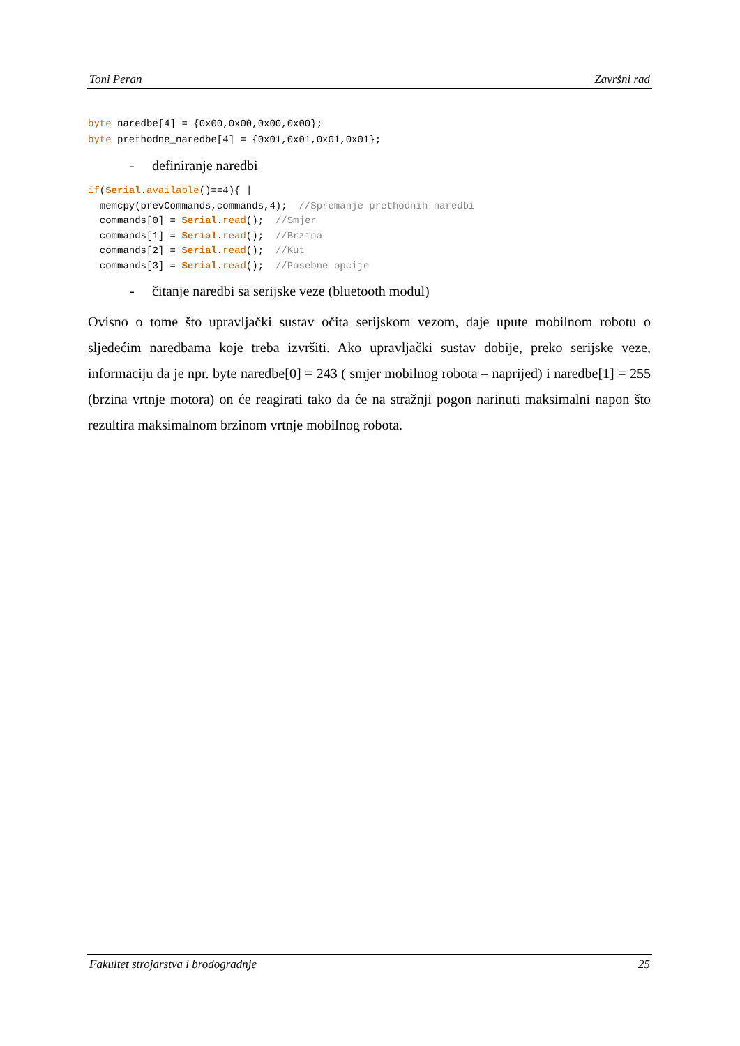Toni Peran Završni rad
byte naredbe[4] = {0x00,0x00,0x00,0x00};
byte prethodne_naredbe[4] = {0x01,0x01,0x01,0x01};
- definiranje naredbi
if(Serial.available()==4){ |
  memcpy(prevCommands,commands,4);  //Spremanje prethodnih naredbi
  commands[0] = Serial.read();  //Smjer
  commands[1] = Serial.read();  //Brzina
  commands[2] = Serial.read();  //Kut
  commands[3] = Serial.read();  //Posebne opcije
- čitanje naredbi sa serijske veze (bluetooth modul)
Ovisno o tome što upravljački sustav očita serijskom vezom, daje upute mobilnom robotu o sljedećim naredbama koje treba izvršiti. Ako upravljački sustav dobije, preko serijske veze, informaciju da je npr. byte naredbe[0] = 243 ( smjer mobilnog robota – naprijed) i naredbe[1] = 255 (brzina vrtnje motora) on će reagirati tako da će na stražnji pogon narinuti maksimalni napon što rezultira maksimalnom brzinom vrtnje mobilnog robota.
Fakultet strojarstva i brodogradnje 25